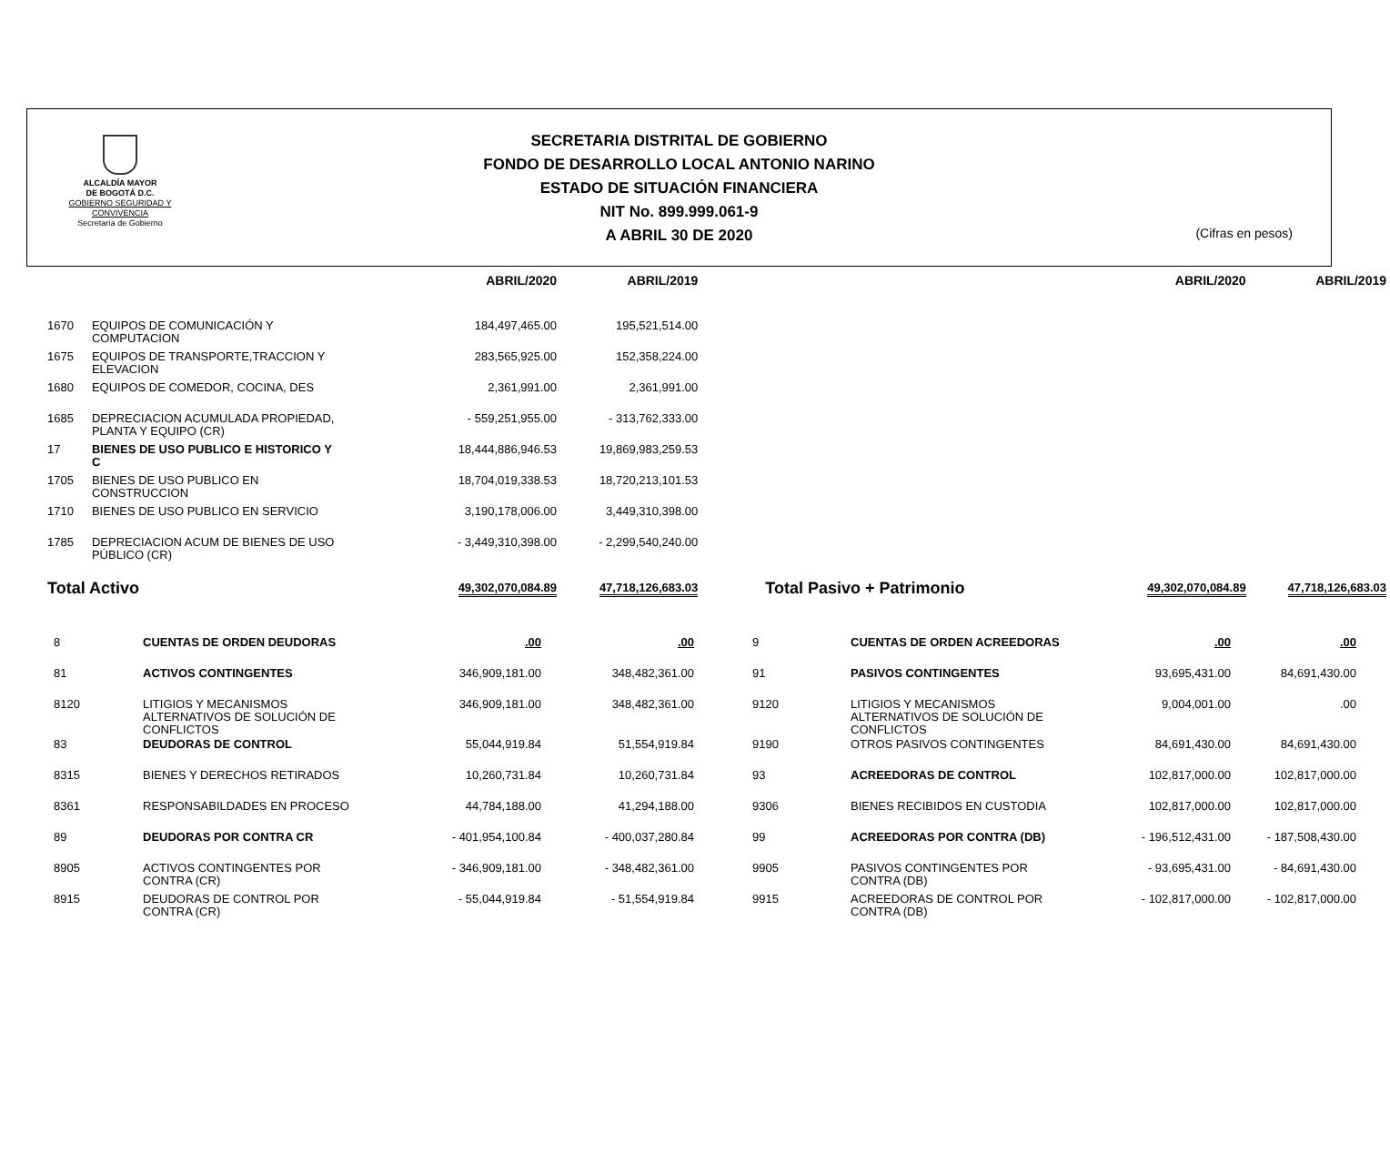ALCALDÍA MAYOR
DE BOGOTÁ D.C.
GOBIERNO SEGURIDAD Y CONVIVENCIA
Secretaría de Gobierno
SECRETARIA DISTRITAL DE GOBIERNO
FONDO DE DESARROLLO LOCAL ANTONIO NARINO
ESTADO DE SITUACIÓN FINANCIERA
NIT No. 899.999.061-9
A ABRIL 30 DE 2020
(Cifras en pesos)
| | | ABRIL/2020 | ABRIL/2019 | | ABRIL/2020 | ABRIL/2019 |
| --- | --- | --- | --- | --- | --- | --- |
| 1670 | EQUIPOS DE COMUNICACIÓN Y COMPUTACION | 184,497,465.00 | 195,521,514.00 | | | |
| 1675 | EQUIPOS DE TRANSPORTE,TRACCION Y ELEVACION | 283,565,925.00 | 152,358,224.00 | | | |
| 1680 | EQUIPOS DE COMEDOR, COCINA, DES | 2,361,991.00 | 2,361,991.00 | | | |
| 1685 | DEPRECIACION ACUMULADA PROPIEDAD, PLANTA Y EQUIPO (CR) | - 559,251,955.00 | - 313,762,333.00 | | | |
| 17 | BIENES DE USO PUBLICO E HISTORICO Y C | 18,444,886,946.53 | 19,869,983,259.53 | | | |
| 1705 | BIENES DE USO PUBLICO EN CONSTRUCCION | 18,704,019,338.53 | 18,720,213,101.53 | | | |
| 1710 | BIENES DE USO PUBLICO EN SERVICIO | 3,190,178,006.00 | 3,449,310,398.00 | | | |
| 1785 | DEPRECIACION ACUM DE BIENES DE USO PÚBLICO (CR) | - 3,449,310,398.00 | - 2,299,540,240.00 | | | |
| Total Activo | | 49,302,070,084.89 | 47,718,126,683.03 | Total Pasivo + Patrimonio | 49,302,070,084.89 | 47,718,126,683.03 |
| 8 | CUENTAS DE ORDEN DEUDORAS | .00 | .00 | 9 | CUENTAS DE ORDEN ACREEDORAS | .00 | .00 |
| 81 | ACTIVOS CONTINGENTES | 346,909,181.00 | 348,482,361.00 | 91 | PASIVOS CONTINGENTES | 93,695,431.00 | 84,691,430.00 |
| 8120 | LITIGIOS Y MECANISMOS ALTERNATIVOS DE SOLUCIÓN DE CONFLICTOS | 346,909,181.00 | 348,482,361.00 | 9120 | LITIGIOS Y MECANISMOS ALTERNATIVOS DE SOLUCIÓN DE CONFLICTOS | 9,004,001.00 | .00 |
| 83 | DEUDORAS DE CONTROL | 55,044,919.84 | 51,554,919.84 | 9190 | OTROS PASIVOS CONTINGENTES | 84,691,430.00 | 84,691,430.00 |
| 8315 | BIENES Y DERECHOS RETIRADOS | 10,260,731.84 | 10,260,731.84 | 93 | ACREEDORAS DE CONTROL | 102,817,000.00 | 102,817,000.00 |
| 8361 | RESPONSABILDADES EN PROCESO | 44,784,188.00 | 41,294,188.00 | 9306 | BIENES RECIBIDOS EN CUSTODIA | 102,817,000.00 | 102,817,000.00 |
| 89 | DEUDORAS POR CONTRA CR | - 401,954,100.84 | - 400,037,280.84 | 99 | ACREEDORAS POR CONTRA (DB) | - 196,512,431.00 | - 187,508,430.00 |
| 8905 | ACTIVOS CONTINGENTES POR CONTRA (CR) | - 346,909,181.00 | - 348,482,361.00 | 9905 | PASIVOS CONTINGENTES POR CONTRA (DB) | - 93,695,431.00 | - 84,691,430.00 |
| 8915 | DEUDORAS DE CONTROL POR CONTRA (CR) | - 55,044,919.84 | - 51,554,919.84 | 9915 | ACREEDORAS DE CONTROL POR CONTRA (DB) | - 102,817,000.00 | - 102,817,000.00 |